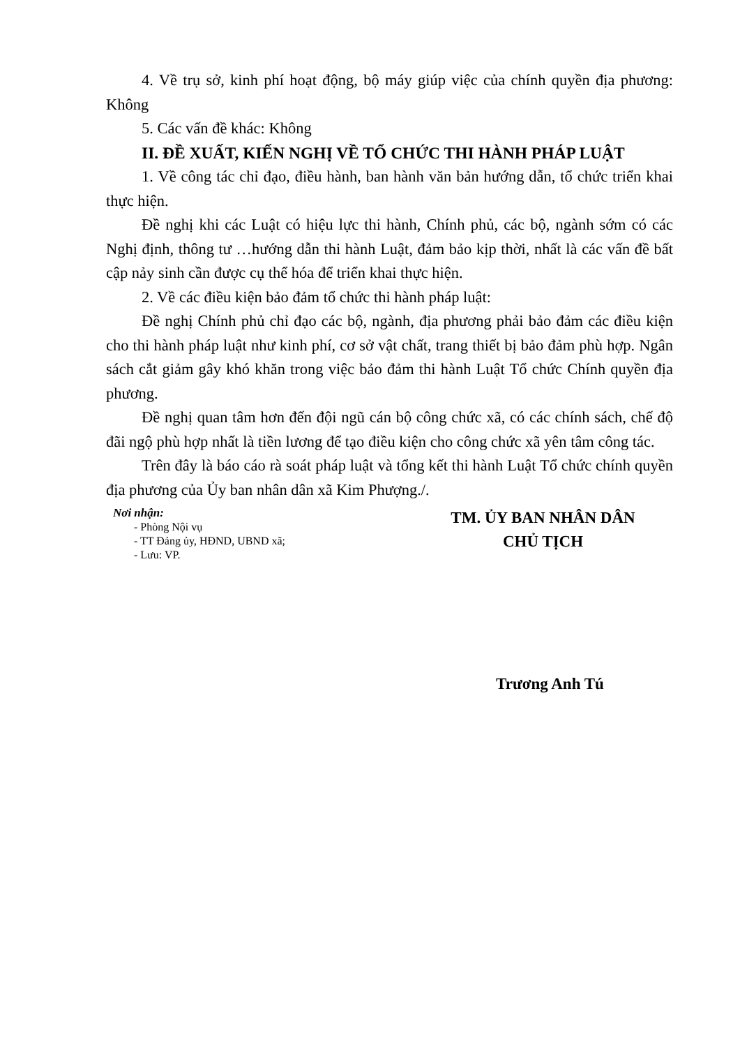4. Về trụ sở, kinh phí hoạt động, bộ máy giúp việc của chính quyền địa phương: Không
5. Các vấn đề khác: Không
II. ĐỀ XUẤT, KIẾN NGHỊ VỀ TỔ CHỨC THI HÀNH PHÁP LUẬT
1. Về công tác chỉ đạo, điều hành, ban hành văn bản hướng dẫn, tổ chức triển khai thực hiện.
Đề nghị khi các Luật có hiệu lực thi hành, Chính phủ, các bộ, ngành sớm có các Nghị định, thông tư …hướng dẫn thi hành Luật, đảm bảo kịp thời, nhất là các vấn đề bất cập nảy sinh cần được cụ thể hóa để triển khai thực hiện.
2. Về các điều kiện bảo đảm tổ chức thi hành pháp luật:
Đề nghị Chính phủ chỉ đạo các bộ, ngành, địa phương phải bảo đảm các điều kiện cho thi hành pháp luật như kinh phí, cơ sở vật chất, trang thiết bị bảo đảm phù hợp. Ngân sách cắt giảm gây khó khăn trong việc bảo đảm thi hành Luật Tổ chức Chính quyền địa phương.
Đề nghị quan tâm hơn đến đội ngũ cán bộ công chức xã, có các chính sách, chế độ đãi ngộ phù hợp nhất là tiền lương để tạo điều kiện cho công chức xã yên tâm công tác.
Trên đây là báo cáo rà soát pháp luật và tổng kết thi hành Luật Tổ chức chính quyền địa phương của Ủy ban nhân dân xã Kim Phượng./.
Nơi nhận:
- Phòng Nội vụ
- TT Đảng ủy, HĐND, UBND xã;
- Lưu: VP.
TM. ỦY BAN NHÂN DÂN
CHỦ TỊCH
Trương Anh Tú